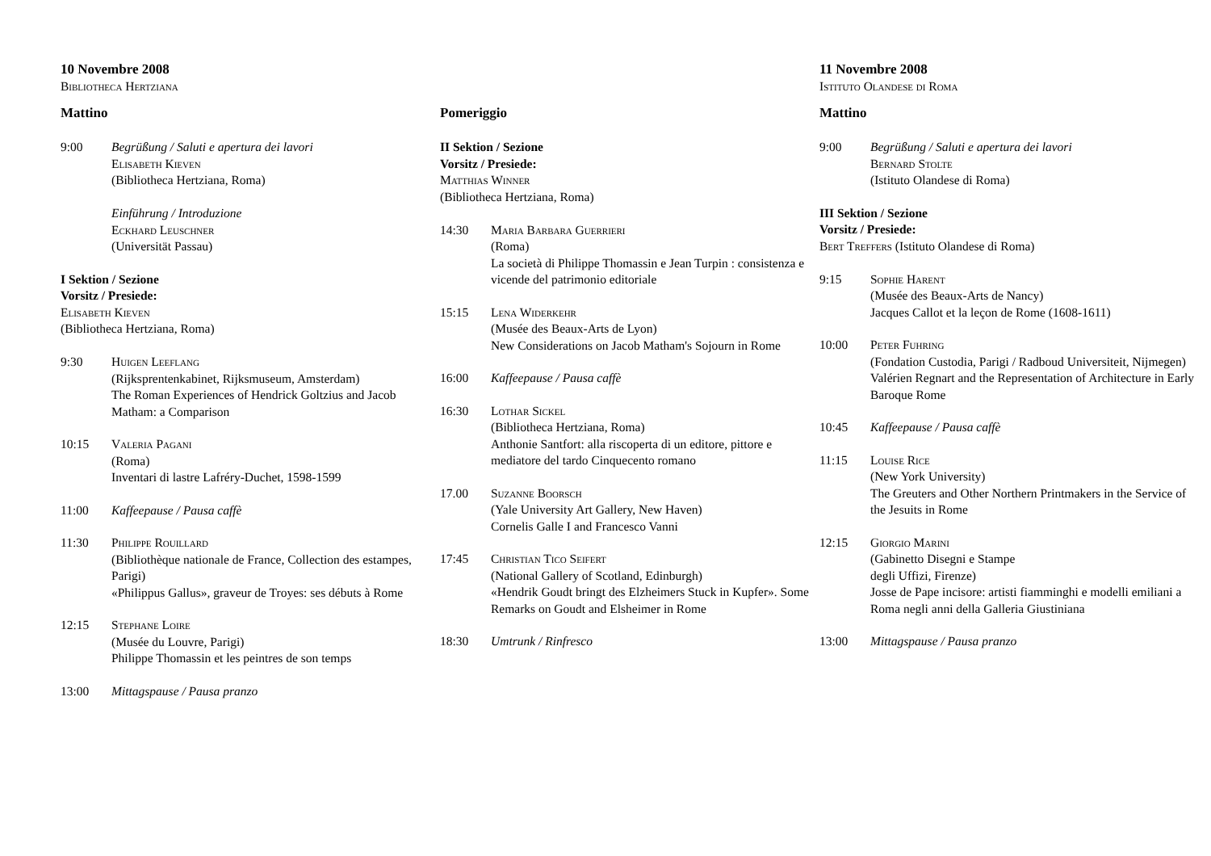10 Novembre 2008
Bibliotheca Hertziana
Mattino
9:00 Begrüßung / Saluti e apertura dei lavori
Elisabeth Kieven
(Bibliotheca Hertziana, Roma)
Einführung / Introduzione
Eckhard Leuschner
(Universität Passau)
I Sektion / Sezione
Vorsitz / Presiede:
Elisabeth Kieven
(Bibliotheca Hertziana, Roma)
9:30 Huigen Leeflang
(Rijksprentenkabinet, Rijksmuseum, Amsterdam)
The Roman Experiences of Hendrick Goltzius and Jacob Matham: a Comparison
10:15 Valeria Pagani
(Roma)
Inventari di lastre Lafréry-Duchet, 1598-1599
11:00 Kaffeepause / Pausa caffè
11:30 Philippe Rouillard
(Bibliothèque nationale de France, Collection des estampes, Parigi)
«Philippus Gallus», graveur de Troyes: ses débuts à Rome
12:15 Stephane Loire
(Musée du Louvre, Parigi)
Philippe Thomassin et les peintres de son temps
13:00 Mittagspause / Pausa pranzo
Pomeriggio
II Sektion / Sezione
Vorsitz / Presiede:
Matthias Winner
(Bibliotheca Hertziana, Roma)
14:30 Maria Barbara Guerrieri
(Roma)
La società di Philippe Thomassin e Jean Turpin : consistenza e vicende del patrimonio editoriale
15:15 Lena Widerkehr
(Musée des Beaux-Arts de Lyon)
New Considerations on Jacob Matham's Sojourn in Rome
16:00 Kaffeepause / Pausa caffè
16:30 Lothar Sickel
(Bibliotheca Hertziana, Roma)
Anthonie Santfort: alla riscoperta di un editore, pittore e mediatore del tardo Cinquecento romano
17.00 Suzanne Boorsch
(Yale University Art Gallery, New Haven)
Cornelis Galle I and Francesco Vanni
17:45 Christian Tico Seifert
(National Gallery of Scotland, Edinburgh)
«Hendrik Goudt bringt des Elzheimers Stuck in Kupfer». Some Remarks on Goudt and Elsheimer in Rome
18:30 Umtrunk / Rinfresco
11 Novembre 2008
Istituto Olandese di Roma
Mattino
9:00 Begrüßung / Saluti e apertura dei lavori
Bernard Stolte
(Istituto Olandese di Roma)
III Sektion / Sezione
Vorsitz / Presiede:
Bert Treffers (Istituto Olandese di Roma)
9:15 Sophie Harent
(Musée des Beaux-Arts de Nancy)
Jacques Callot et la leçon de Rome (1608-1611)
10:00 Peter Fuhring
(Fondation Custodia, Parigi / Radboud Universiteit, Nijmegen)
Valérien Regnart and the Representation of Architecture in Early Baroque Rome
10:45 Kaffeepause / Pausa caffè
11:15 Louise Rice
(New York University)
The Greuters and Other Northern Printmakers in the Service of the Jesuits in Rome
12:15 Giorgio Marini
(Gabinetto Disegni e Stampe
degli Uffizi, Firenze)
Josse de Pape incisore: artisti fiamminghi e modelli emiliani a Roma negli anni della Galleria Giustiniana
13:00 Mittagspause / Pausa pranzo